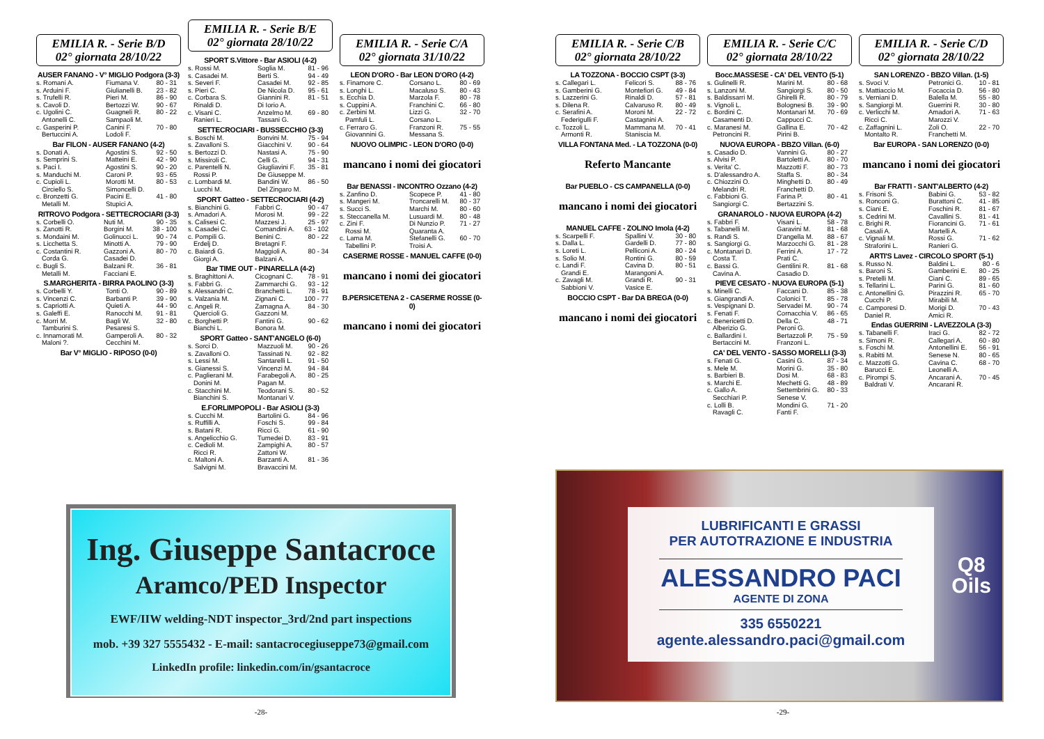EMILIA R. - Serie B/D
02° giornata 28/10/22
AUSER FANANO - V° MIGLIO Podgora (3-3)
| s. Romani A. | Fiumana V. | 80 - 31 |
| s. Arduini F. | Giulianelli B. | 23 - 82 |
| s. Trufelli R. | Pieri M. | 86 - 90 |
| s. Cavoli D. | Bertozzi W. | 90 - 67 |
| c. Ugolini C. | Guagneli R. | 80 - 22 |
| Antonelli C. | Sampaoli M. | |
| c. Gasperini P. | Canini F. | 70 - 80 |
| Bertuccini A. | Lodoli F. | |
Bar FILON - AUSER FANANO (4-2)
| s. Donati A. | Agostini S. | 92 - 50 |
| s. Semprini S. | Matteini E. | 42 - 90 |
| s. Paci I. | Agostini S. | 90 - 20 |
| s. Manduchi M. | Caroni P. | 93 - 65 |
| c. Cupioli L. | Morotti M. | 80 - 53 |
| Circiello S. | Simoncelli D. | |
| c. Bronzetti G. | Pacini E. | 41 - 80 |
| Metalli M. | Stupici A. | |
RITROVO Podgora - SETTECROCIARI (3-3)
| s. Corbelli O. | Nuti M. | 90 - 35 |
| s. Zanotti R. | Borgini M. | 38 - 100 |
| s. Mondaini M. | Golinucci L. | 90 - 74 |
| s. Licchetta S. | Minotti A. | 79 - 90 |
| c. Costantini R. | Gazzoni A. | 80 - 70 |
| Corda G. | Casadei D. | |
| c. Bugli S. | Balzani R. | 36 - 81 |
| Metalli M. | Facciani E. | |
S.MARGHERITA - BIRRA PAOLINO (3-3)
| s. Corbelli Y. | Tonti O. | 90 - 89 |
| s. Vincenzi C. | Barbanti P. | 39 - 90 |
| s. Capriotti A. | Quieti A. | 44 - 90 |
| s. Galeffi E. | Ranocchi M. | 91 - 81 |
| c. Morri M. | Bagli W. | 32 - 80 |
| Tamburini S. | Pesaresi S. | |
| c. Innamorati M. | Gamperoli A. | 80 - 32 |
| Maloni ?. | Cecchini M. | |
Bar V° MIGLIO - RIPOSO (0-0)
EMILIA R. - Serie B/E
02° giornata 28/10/22
SPORT S.Vittore - Bar ASIOLI (4-2)
| s. Rossi M. | Soglia M. | 81 - 96 |
| s. Casadei M. | Berti S. | 94 - 49 |
| s. Severi F. | Casadei M. | 92 - 85 |
| s. Pieri C. | De Nicola D. | 95 - 61 |
| c. Corbara S. | Giannini R. | 81 - 51 |
| Rinaldi D. | Di Iorio A. | |
| c. Visani C. | Anzelmo M. | 69 - 80 |
| Ranieri L. | Tassani G. | |
SETTECROCIARI - BUSSECCHIO (3-3)
| s. Boschi M. | Bonvini M. | 75 - 94 |
| s. Zavalloni S. | Giacchini V. | 90 - 64 |
| s. Bertozzi D. | Nastasi A. | 75 - 90 |
| s. Missiroli C. | Celli G. | 94 - 31 |
| c. Parentelli N. | Giugliavini F. | 35 - 81 |
| Rossi P. | De Giuseppe M. | |
| c. Lombardi M. | Bandini W. | 86 - 50 |
| Lucchi M. | Del Zingaro M. | |
SPORT Gatteo - SETTECROCIARI (4-2)
| s. Bianchini G. | Fabbri C. | 90 - 47 |
| s. Amadori A. | Morosi M. | 99 - 22 |
| s. Calisesi C. | Mazzesi J. | 25 - 97 |
| s. Casadei C. | Comandini A. | 63 - 102 |
| c. Pompili G. | Benini C. | 80 - 22 |
| Erdelj D. | Bretagni F. | |
| c. Baiardi G. | Maggioli A. | 80 - 34 |
| Giorgi A. | Balzani A. | |
Bar TIME OUT - PINARELLA (4-2)
| s. Braghittoni A. | Cicognani C. | 78 - 91 |
| s. Fabbri G. | Zammarchi G. | 93 - 12 |
| s. Alessandri C. | Branchetti L. | 78 - 91 |
| s. Valzania M. | Zignani C. | 100 - 77 |
| c. Angeli R. | Zamagna A. | 84 - 30 |
| Quercioli G. | Gazzoni M. | |
| c. Borghetti P. | Fantini G. | 90 - 62 |
| Bianchi L. | Bonora M. | |
SPORT Gatteo - SANT'ANGELO (6-0)
| s. Sorci D. | Mazzuoli M. | 90 - 26 |
| s. Zavalloni O. | Tassinati N. | 92 - 82 |
| s. Lessi M. | Santarelli L. | 91 - 50 |
| s. Gianessi S. | Vincenzi M. | 94 - 84 |
| c. Paglierani M. | Farabegoli A. | 80 - 25 |
| Donini M. | Pagan M. | |
| c. Stacchini M. | Teodorani S. | 80 - 52 |
| Bianchini S. | Montanari V. | |
E.FORLIMPOPOLI - Bar ASIOLI (3-3)
| s. Cucchi M. | Bartolini G. | 84 - 96 |
| s. Ruffilli A. | Foschi S. | 99 - 84 |
| s. Batani R. | Ricci G. | 61 - 90 |
| s. Angelicchio G. | Tumedei D. | 83 - 91 |
| c. Cedioli M. | Zampighi A. | 80 - 57 |
| Ricci R. | Zattoni W. | |
| c. Maltoni A. | Barzanti A. | 81 - 36 |
| Salvigni M. | Bravaccini M. | |
EMILIA R. - Serie C/A
02° giornata 31/10/22
LEON D'ORO - Bar LEON D'ORO (4-2)
| s. Finamore C. | Corsano L. | 80 - 69 |
| s. Longhi L. | Macaluso S. | 80 - 43 |
| s. Ecchia D. | Marzola F. | 80 - 78 |
| s. Cuppini A. | Franchini C. | 66 - 80 |
| c. Zerbini M. | Lizzi G. | 32 - 70 |
| Pamfuli L. | Corsano L. | |
| c. Ferraro G. | Franzoni R. | 75 - 55 |
| Giovannini G. | Messana S. | |
NUOVO OLIMPIC - LEON D'ORO (0-0)
mancano i nomi dei giocatori
Bar BENASSI - INCONTRO Ozzano (4-2)
| s. Zanfino D. | Scopece P. | 41 - 80 |
| s. Mangeri M. | Troncarelli M. | 80 - 37 |
| s. Succi S. | Marchi M. | 80 - 60 |
| s. Steccanella M. | Lusuardi M. | 80 - 48 |
| c. Zini F. | Di Nunzio P. | 71 - 27 |
| Rossi M. | Quaranta A. | |
| c. Lama M. | Stefanelli G. | 60 - 70 |
| Tabellini P. | Troisi A. | |
CASERME ROSSE - MANUEL CAFFE (0-0)
mancano i nomi dei giocatori
B.PERSICETENA 2 - CASERME ROSSE (0-0)
mancano i nomi dei giocatori
Ing. Giuseppe Santacroce
Aramco/PED Inspector
EWF/IIW welding-NDT inspector_3rd/2nd part inspections
mob. +39 327 5555432 - E-mail: santacrocegiuseppe73@gmail.com
LinkedIn profile: linkedin.com/in/gsantacroce
-28-
EMILIA R. - Serie C/B
02° giornata 28/10/22
LA TOZZONA - BOCCIO CSPT (3-3)
| s. Callegari L. | Felicori S. | 88 - 76 |
| s. Gamberini G. | Montefiori G. | 49 - 84 |
| s. Lazzerini G. | Rinaldi D. | 57 - 81 |
| s. Dilena R. | Calvaruso R. | 80 - 49 |
| c. Serafini A. | Moroni M. | 22 - 72 |
| Federigulli F. | Castagnini A. | |
| c. Tozzoli L. | Mammana M. | 70 - 41 |
| Armonti R. | Staniscia M. | |
VILLA FONTANA Med. - LA TOZZONA (0-0)
Referto Mancante
Bar PUEBLO - CS CAMPANELLA (0-0)
mancano i nomi dei giocatori
MANUEL CAFFE - ZOLINO Imola (4-2)
| s. Scarpelli F. | Spallini V. | 30 - 80 |
| s. Dalla L. | Gardelli D. | 77 - 80 |
| s. Loreti L. | Pelliconi A. | 80 - 24 |
| s. Solio M. | Rontini G. | 80 - 59 |
| c. Landi F. | Cavina D. | 80 - 51 |
| Grandi E. | Marangoni A. | |
| c. Zavagli M. | Grandi R. | 90 - 31 |
| Sabbioni V. | Vasice E. | |
BOCCIO CSPT - Bar DA BREGA (0-0)
mancano i nomi dei giocatori
EMILIA R. - Serie C/C
02° giornata 28/10/22
Bocc.MASSESE - CA' DEL VENTO (5-1)
| s. Gulinelli R. | Marini M. | 80 - 68 |
| s. Lanzoni M. | Sangiorgi S. | 80 - 50 |
| s. Baldissarri M. | Ghirelli R. | 80 - 79 |
| s. Vignoli L. | Bolognesi B. | 39 - 90 |
| c. Bordini C. | Montanari M. | 70 - 69 |
| Casamenti D. | Cappucci C. | |
| c. Maranesi M. | Gallina E. | 70 - 42 |
| Petroncini R. | Pirini B. | |
NUOVA EUROPA - BBZO Villan. (6-0)
| s. Casadio D. | Vannini G. | 80 - 27 |
| s. Alvisi P. | Bartoletti A. | 80 - 70 |
| s. Verita' C. | Mazzotti F. | 80 - 73 |
| s. D'alessandro A. | Staffa S. | 80 - 34 |
| c. Chiozzini O. | Minghetti D. | 80 - 49 |
| Melandri R. | Franchetti D. | |
| c. Fabbioni G. | Farina P. | 80 - 41 |
| Sangiorgi C. | Bertazzini S. | |
GRANAROLO - NUOVA EUROPA (4-2)
| s. Fabbri F. | Visani L. | 58 - 78 |
| s. Tabanelli M. | Garavini M. | 81 - 68 |
| s. Randi S. | D'angella M. | 88 - 67 |
| s. Sangiorgi G. | Marzocchi G. | 81 - 28 |
| c. Montanari D. | Ferrini A. | 17 - 72 |
| Costa T. | Prati C. | |
| c. Bassi G. | Gentilini R. | 81 - 68 |
| Cavina A. | Casadio D. | |
PIEVE CESATO - NUOVA EUROPA (5-1)
| s. Minelli C. | Faccani D. | 85 - 38 |
| s. Giangrandi A. | Colonici T. | 85 - 78 |
| s. Vespignani D. | Servadei M. | 90 - 74 |
| s. Fenati F. | Cornacchia V. | 86 - 65 |
| c. Benericetti D. | Della C. | 48 - 71 |
| Alberizio G. | Peroni G. | |
| c. Ballardini I. | Bertazzoli P. | 75 - 59 |
| Bertaccini M. | Franzoni L. | |
CA' DEL VENTO - SASSO MORELLI (3-3)
| s. Fenati G. | Casini G. | 87 - 34 |
| s. Mele M. | Morini G. | 35 - 80 |
| s. Barbieri B. | Dosi M. | 68 - 83 |
| s. Marchi E. | Mechetti G. | 48 - 89 |
| c. Gallo A. | Settembrini G. | 80 - 33 |
| Secchiari P. | Senese V. | |
| c. Lolli B. | Mondini G. | 71 - 20 |
| Ravagli C. | Fanti F. | |
EMILIA R. - Serie C/D
02° giornata 28/10/22
SAN LORENZO - BBZO Villan. (1-5)
| s. Svoci V. | Petronici G. | 10 - 81 |
| s. Mattiaccio M. | Focaccia D. | 56 - 80 |
| s. Verniani D. | Balella M. | 55 - 80 |
| s. Sangiorgi M. | Guerrini R. | 30 - 80 |
| c. Verlicchi M. | Amadori A. | 71 - 63 |
| Ricci C. | Marozzi V. | |
| c. Zaffagnini L. | Zoli O. | 22 - 70 |
| Montalto R. | Franchetti M. | |
Bar EUROPA - SAN LORENZO (0-0)
mancano i nomi dei giocatori
Bar FRATTI - SANT'ALBERTO (4-2)
| s. Frisoni S. | Babini G. | 53 - 82 |
| s. Ronconi G. | Burattoni C. | 41 - 85 |
| s. Ciani E. | Foschini R. | 81 - 67 |
| s. Cedrini M. | Cavallini S. | 81 - 41 |
| c. Brighi R. | Fiorancini G. | 71 - 61 |
| Casali A. | Martelli A. | |
| c. Vignali M. | Rossi G. | 71 - 62 |
| Straforini L. | Ranieri G. | |
ARTI'S Lavez - CIRCOLO SPORT (5-1)
| s. Russo N. | Baldini L. | 80 - 6 |
| s. Baroni S. | Gamberini E. | 80 - 25 |
| s. Pretelli M. | Ciani C. | 89 - 65 |
| s. Tellarini L. | Parini G. | 81 - 60 |
| c. Antonellini G. | Pirazzini R. | 65 - 70 |
| Cucchi P. | Mirabili M. | |
| c. Camporesi D. | Morigi D. | 70 - 43 |
| Daniel R. | Amici R. | |
Endas GUERRINI - LAVEZZOLA (3-3)
| s. Tabanelli F. | Iraci G. | 82 - 72 |
| s. Simoni R. | Callegari A. | 60 - 80 |
| s. Foschi M. | Antonellini E. | 56 - 91 |
| s. Rabitti M. | Senese N. | 80 - 65 |
| c. Mazzotti G. | Cavina C. | 68 - 70 |
| Barucci E. | Leonelli A. | |
| c. Pirompi S. | Ancarani A. | 70 - 45 |
| Baldrati V. | Ancarani R. | |
LUBRIFICANTI E GRASSI
PER AUTOTRAZIONE E INDUSTRIA
ALESSANDRO PACI
AGENTE DI ZONA
335 6550221
agente.alessandro.paci@gmail.com
Q8
Oils
-29-